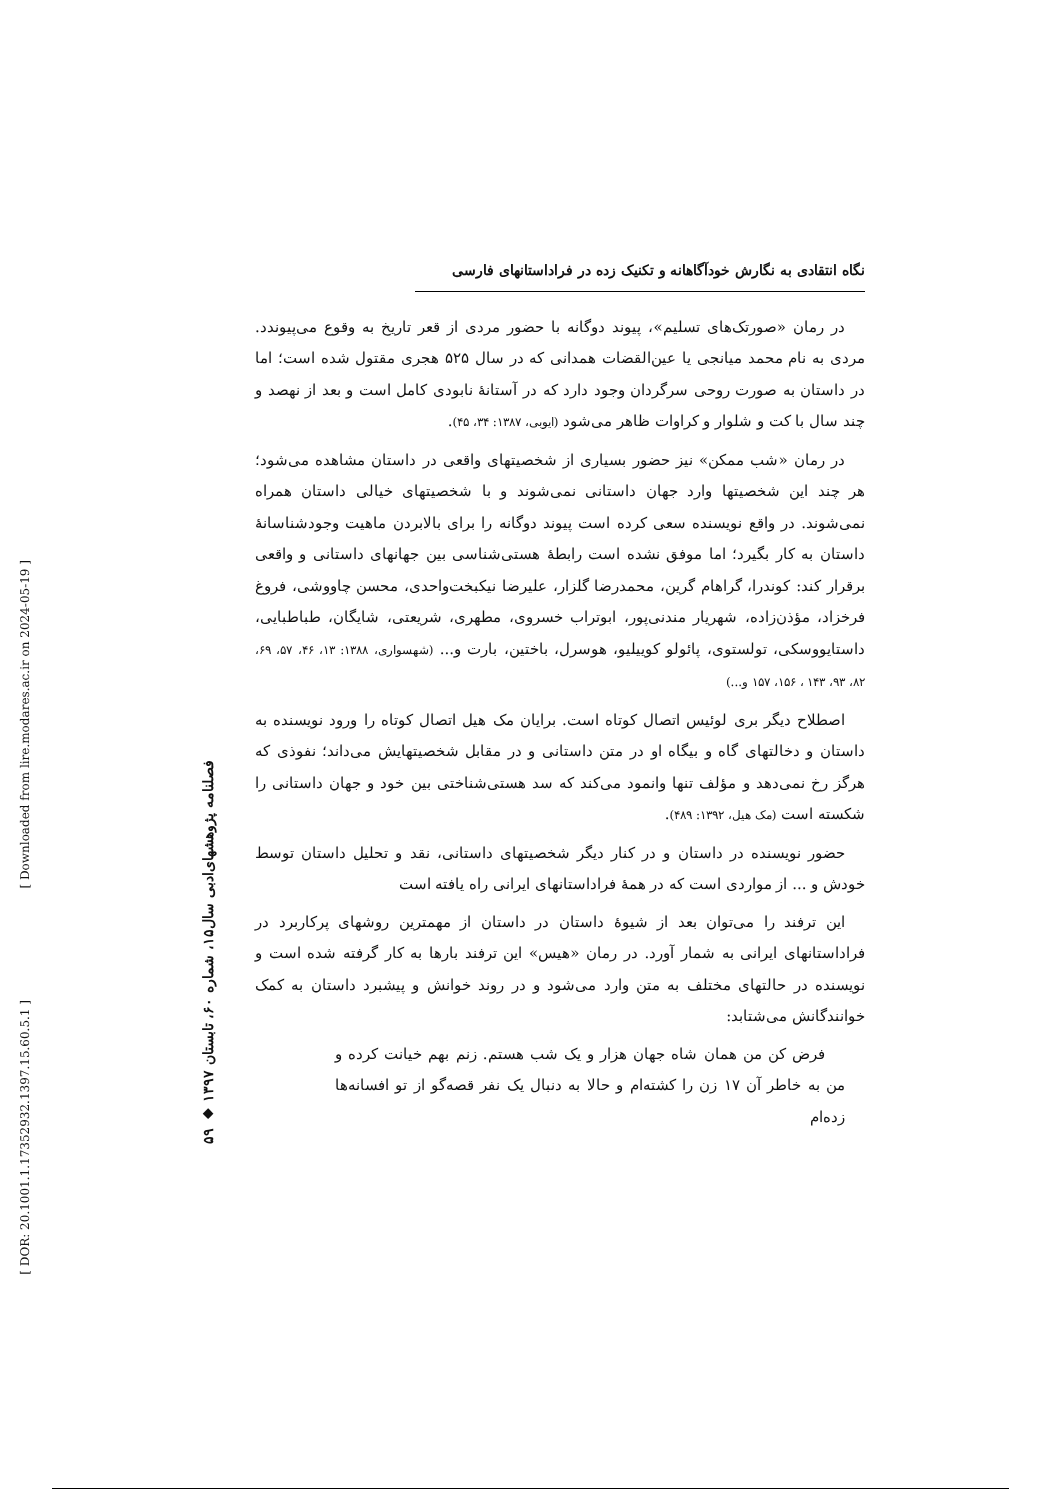[ Downloaded from lire.modares.ac.ir on 2024-05-19 ]
[ DOR: 20.1001.1.17352932.1397.15.60.5.1 ]
۵۹ ◆ فصلنامه پژوهشهای‌ادبی سال۱۵، شماره ۶۰، تابستان ۱۳۹۷
نگاه انتقادی به نگارش خودآگاهانه و تکنیک زده در فراداستانهای فارسی
در رمان «صورتک‌های تسلیم»، پیوند دوگانه با حضور مردی از قعر تاریخ به وقوع می‌پیوندد. مردی به نام محمد میانجی یا عین‌القضات همدانی که در سال ۵۲۵ هجری مقتول شده است؛ اما در داستان به صورت روحی سرگردان وجود دارد که در آستانهٔ نابودی کامل است و بعد از نهصد و چند سال با کت و شلوار و کراوات ظاهر می‌شود (ایوبی، ۱۳۸۷: ۳۴، ۴۵).
در رمان «شب ممکن» نیز حضور بسیاری از شخصیتهای واقعی در داستان مشاهده می‌شود؛ هر چند این شخصیتها وارد جهان داستانی نمی‌شوند و با شخصیتهای خیالی داستان همراه نمی‌شوند. در واقع نویسنده سعی کرده است پیوند دوگانه را برای بالابردن ماهیت وجودشناسانهٔ داستان به کار بگیرد؛ اما موفق نشده است رابطهٔ هستی‌شناسی بین جهانهای داستانی و واقعی برقرار کند: کوندرا، گراهام گرین، محمدرضا گلزار، علیرضا نیکبخت‌واحدی، محسن چاووشی، فروغ فرخزاد، مؤذن‌زاده، شهریار مندنی‌پور، ابوتراب خسروی، مطهری، شریعتی، شایگان، طباطبایی، داستایووسکی، تولستوی، پائولو کوییلیو، هوسرل، باختین، بارت و... (شهسواری، ۱۳۸۸: ۱۳، ۴۶، ۵۷، ۶۹، ۸۲، ۹۳، ۱۴۳ ، ۱۵۶، ۱۵۷ و...)
اصطلاح دیگر بری لوئیس اتصال کوتاه است. برایان مک هیل اتصال کوتاه را ورود نویسنده به داستان و دخالتهای گاه و بیگاه او در متن داستانی و در مقابل شخصیتهایش می‌داند؛ نفوذی که هرگز رخ نمی‌دهد و مؤلف تنها وانمود می‌کند که سد هستی‌شناختی بین خود و جهان داستانی را شکسته است (مک هیل، ۱۳۹۲: ۴۸۹).
حضور نویسنده در داستان و در کنار دیگر شخصیتهای داستانی، نقد و تحلیل داستان توسط خودش و ... از مواردی است که در همهٔ فراداستانهای ایرانی راه یافته است
این ترفند را می‌توان بعد از شیوهٔ داستان در داستان از مهمترین روشهای پرکاربرد در فراداستانهای ایرانی به شمار آورد. در رمان «هیس» این ترفند بارها به کار گرفته شده است و نویسنده در حالتهای مختلف به متن وارد می‌شود و در روند خوانش و پیشبرد داستان به کمک خوانندگانش می‌شتابد:
فرض کن من همان شاه جهان هزار و یک شب هستم. زنم بهم خیانت کرده و من به خاطر آن ۱۷ زن را کشته‌ام و حالا به دنبال یک نفر قصه‌گو از تو افسانه‌ها زده‌ام